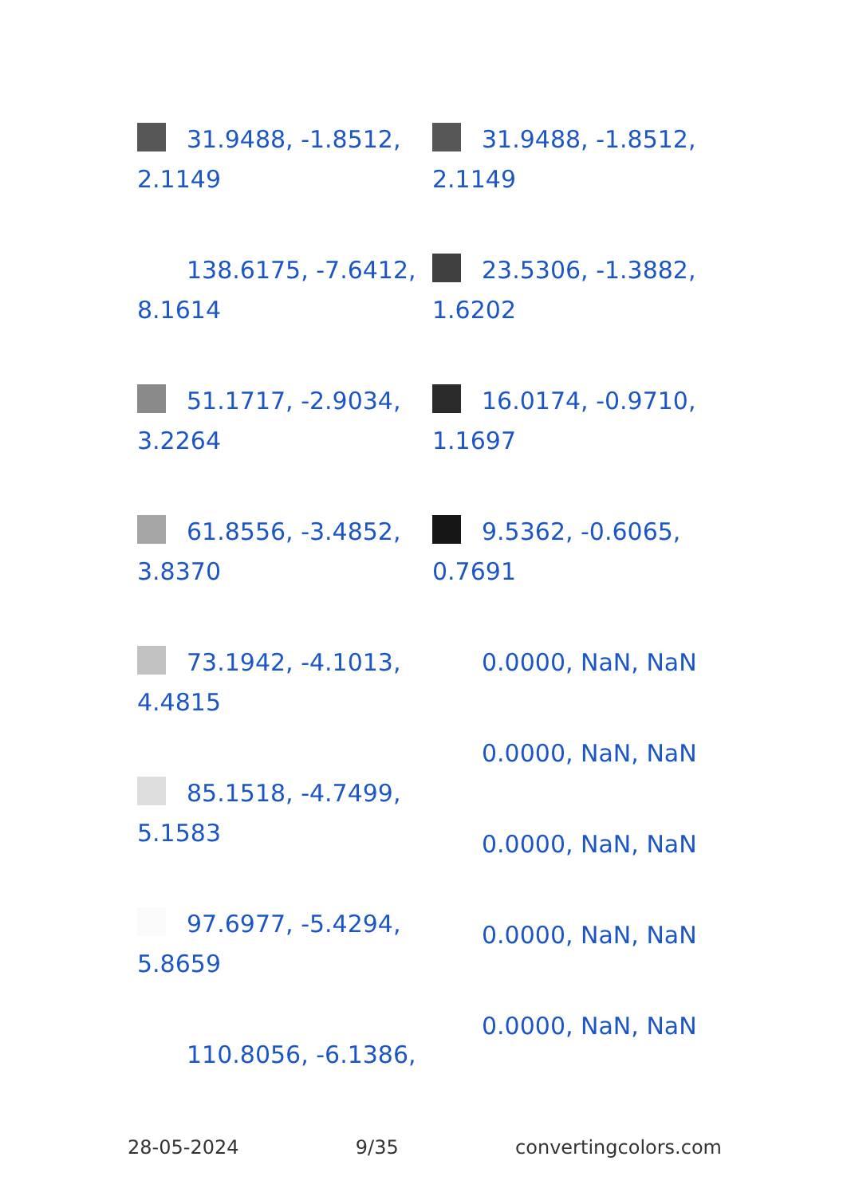31.9488, -1.8512, 2.1149
138.6175, -7.6412, 8.1614
51.1717, -2.9034, 3.2264
61.8556, -3.4852, 3.8370
73.1942, -4.1013, 4.4815
85.1518, -4.7499, 5.1583
97.6977, -5.4294, 5.8659
110.8056, -6.1386,
31.9488, -1.8512, 2.1149
23.5306, -1.3882, 1.6202
16.0174, -0.9710, 1.1697
9.5362, -0.6065, 0.7691
0.0000, NaN, NaN
0.0000, NaN, NaN
0.0000, NaN, NaN
0.0000, NaN, NaN
0.0000, NaN, NaN
28-05-2024 9/35 convertingcolors.com